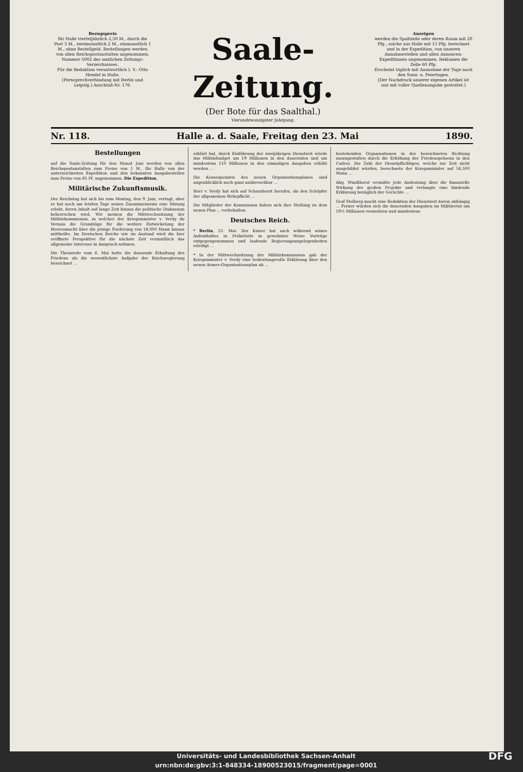Bezugspreis
für Halle vierteljährlich 2,50 M., durch die Post 3 M., zweimonatlich 2 M., einmonatlich 1 M., ohne Bestellgeld. Bestellungen werden von allen Reichspostanstalten angenommen. Nummer 5002 des amtlichen Zeitungs-Verzeichnisses.
Für die Redaktion verantwortlich I. V.: Otto Hendel in Halle.
[Fernsprechverbindung mit Berlin und Leipzig.] Anschluß-Nr. 176.
Saale-Zeitung.
(Der Bote für das Saalthal.)
Vierundzwanzigster Jahrgang.
Anzeigen
werden die Spaltzeile oder deren Raum mit 20 Pfg., solche aus Halle mit 15 Pfg. berechnet und in der Expedition, von unseren Annahmestellen und allen Annoncen-Expeditionen angenommen. Reklamen die Zeile 60 Pfg.
Erscheint täglich mit Ausnahme der Tage nach den Sonn- u. Feiertagen.
[Der Nachdruck unserer eigenen Artikel ist nur mit voller Quellenangabe gestattet.]
Nr. 118. Halle a. d. Saale, Freitag den 23. Mai 1890.
Bestellungen
auf die Saale-Zeitung für den Monat Juni werden von allen Reichspostanstalten zum Preise von 1 M., für Halle von der unterzeichneten Expedition und den bekannten Ausgabestellen zum Preise von 85 Pf. angenommen. Die Expedition.
Militärische Zukunftsmusik.
Der Reichstag hat sich bis zum Montag, den 9. Juni, vertagt, aber er hat noch am letzten Tage seines Zusammenseins eine Sitzung erlebt, deren Inhalt auf lange Zeit hinaus die politische Diskussion beherrschen wird. Wir meinen die Mittwochssitzung der Militärkommission, in welcher der Kriegsminister v. Verdy du Vernois die Grundzüge für die weitere Entwickelung der Heeresmacht über die jetzige Forderung von 18,000 Mann hinaus mittheilte. Im Deutschen Reiche wie im Ausland wird die hier eröffnete Perspektive für die nächste Zeit vermuthlich das allgemeine Interesse in Anspruch nehmen.
Die Thronrede vom 6. Mai hatte die dauernde Erhaltung des Friedens als die wesentlichste Aufgabe der Reichsregierung bezeichnet ...
erklärt hat, durch Einführung der zweijährigen Dienstzeit würde das Militärbudget um 19 Millionen in den dauernden und um mindestens 110 Millionen in den einmaligen Ausgaben erhöht werden ...
Die Konsequenzen des neuen Organisationsplanes sind augenblicklich noch ganz unübersehbar ...
Herr v. Verdy hat sich auf Scharnhorst berufen, als den Schöpfer der allgemeinen Wehrpflicht ...
Die Mitglieder der Kommission haben sich ihre Stellung zu dem neuen Plan ... vorbehalten.
Deutsches Reich.
* Berlin, 21. Mai. Der Kaiser hat auch während seines Aufenthaltes in Prökelwitz in gewohnter Weise Vorträge entgegengenommen und laufende Regierungsangelegenheiten erledigt ...
* In der Mittwochssitzung der Militärkommission gab der Kriegsminister v. Verdy eine bedeutungsvolle Erklärung über den neuen Armee-Organisationsplan ab ...
bestehenden Organisationen in der bezeichneten Richtung auszugestalten durch die Erhöhung der Friedenspräsenz in den Cadres. Die Zahl der Dienstpflichtigen, welche zur Zeit nicht ausgebildet würden, berechnete der Kriegsminister auf 54,500 Mann ...
Abg. Windthorst vermißte jede Andeutung über die finanzielle Wirkung der großen Projekte und verlangte eine bindende Erklärung bezüglich der Gerüchte ...
Graf Stolberg macht eine Reduktion der Dienstzeit davon abhängig ... Ferner würden sich die dauernden Ausgaben im Militäretat um 19½ Millionen vermehren und mindestens
Universitäts- und Landesbibliothek Sachsen-Anhalt
urn:nbn:de:gbv:3:1-848334-18900523015/fragment/page=0001 DFG